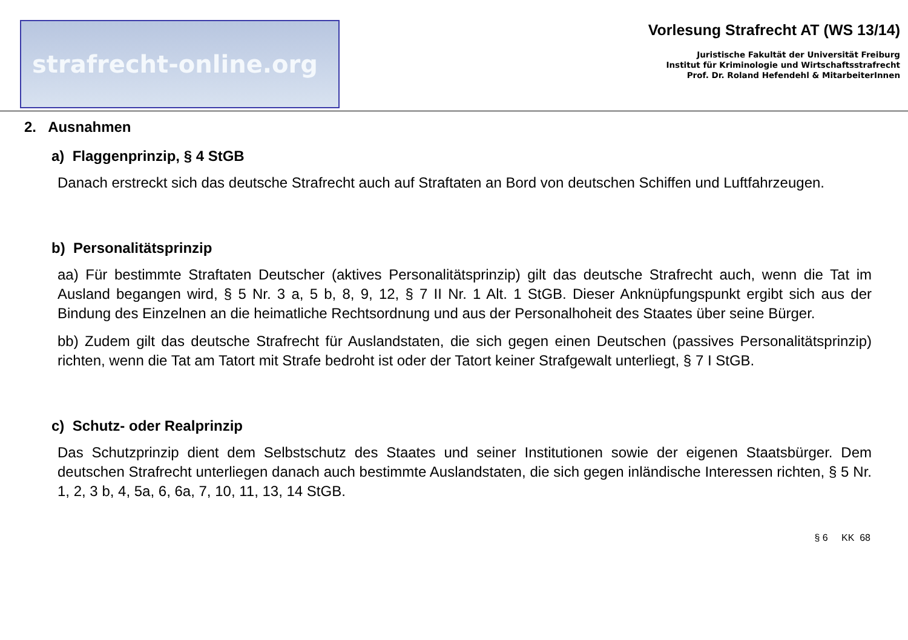strafrecht-online.org
Vorlesung Strafrecht AT (WS 13/14)
Juristische Fakultät der Universität Freiburg
Institut für Kriminologie und Wirtschaftsstrafrecht
Prof. Dr. Roland Hefendehl & MitarbeiterInnen
2. Ausnahmen
a) Flaggenprinzip, § 4 StGB
Danach erstreckt sich das deutsche Strafrecht auch auf Straftaten an Bord von deutschen Schiffen und Luftfahrzeugen.
b) Personalitätsprinzip
aa) Für bestimmte Straftaten Deutscher (aktives Personalitätsprinzip) gilt das deutsche Strafrecht auch, wenn die Tat im Ausland begangen wird, § 5 Nr. 3 a, 5 b, 8, 9, 12, § 7 II Nr. 1 Alt. 1 StGB. Dieser Anknüpfungspunkt ergibt sich aus der Bindung des Einzelnen an die heimatliche Rechtsordnung und aus der Personalhoheit des Staates über seine Bürger.
bb) Zudem gilt das deutsche Strafrecht für Auslandstaten, die sich gegen einen Deutschen (passives Personalitätsprinzip) richten, wenn die Tat am Tatort mit Strafe bedroht ist oder der Tatort keiner Strafgewalt unterliegt, § 7 I StGB.
c) Schutz- oder Realprinzip
Das Schutzprinzip dient dem Selbstschutz des Staates und seiner Institutionen sowie der eigenen Staatsbürger. Dem deutschen Strafrecht unterliegen danach auch bestimmte Auslandstaten, die sich gegen inländische Interessen richten, § 5 Nr. 1, 2, 3 b, 4, 5a, 6, 6a, 7, 10, 11, 13, 14 StGB.
§ 6 KK 68